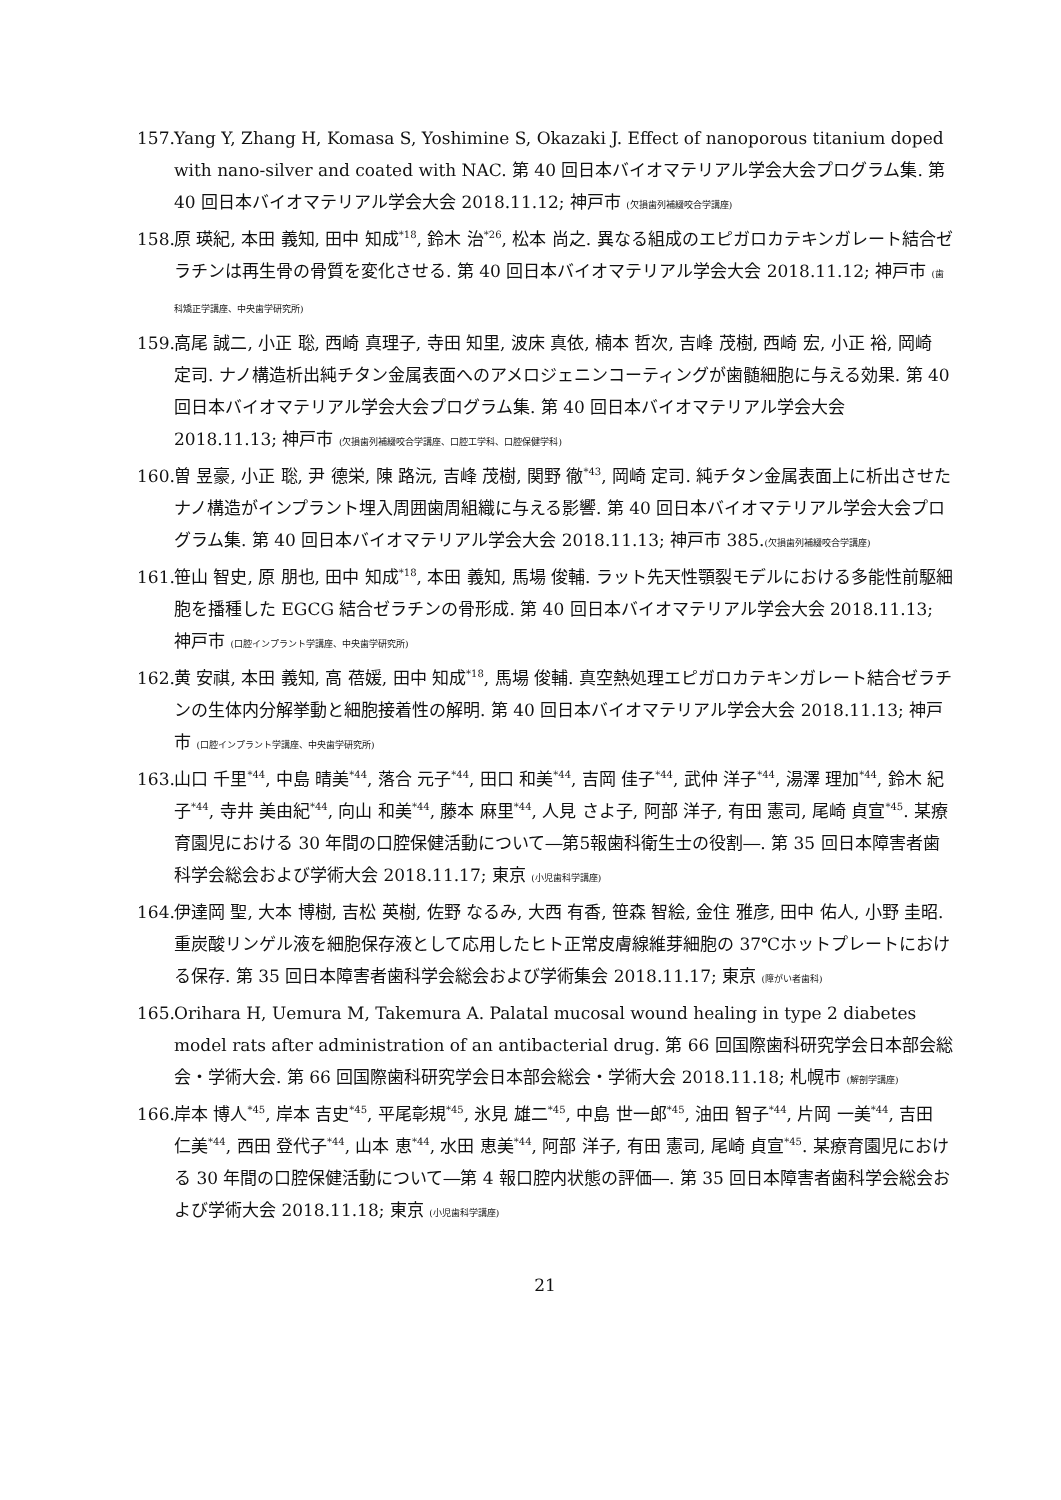157.
Yang Y, Zhang H, Komasa S, Yoshimine S, Okazaki J. Effect of nanoporous titanium doped with nano-silver and coated with NAC. 第 40 回日本バイオマテリアル学会大会プログラム集. 第 40 回日本バイオマテリアル学会大会 2018.11.12; 神戸市 (欠損歯列補綴咬合学講座)
158.
原 瑛紀, 本田 義知, 田中 知成<sup>*18</sup>, 鈴木 治<sup>*26</sup>, 松本 尚之. 異なる組成のエピガロカテキンガレート結合ゼラチンは再生骨の骨質を変化させる. 第 40 回日本バイオマテリアル学会大会 2018.11.12; 神戸市 (歯科矯正学講座、中央歯学研究所)
159.
高尾 誠二, 小正 聡, 西崎 真理子, 寺田 知里, 波床 真依, 楠本 哲次, 吉峰 茂樹, 西崎 宏, 小正 裕, 岡崎 定司. ナノ構造析出純チタン金属表面へのアメロジェニンコーティングが歯髄細胞に与える効果. 第 40 回日本バイオマテリアル学会大会プログラム集. 第 40 回日本バイオマテリアル学会大会 2018.11.13; 神戸市 (欠損歯列補綴咬合学講座、口腔工学科、口腔保健学科)
160.
曽 昱豪, 小正 聡, 尹 德栄, 陳 路沅, 吉峰 茂樹, 関野 徹<sup>*43</sup>, 岡崎 定司. 純チタン金属表面上に析出させたナノ構造がインプラント埋入周囲歯周組織に与える影響. 第 40 回日本バイオマテリアル学会大会プログラム集. 第 40 回日本バイオマテリアル学会大会 2018.11.13; 神戸市 385.(欠損歯列補綴咬合学講座)
161.
笹山 智史, 原 朋也, 田中 知成<sup>*18</sup>, 本田 義知, 馬場 俊輔. ラット先天性顎裂モデルにおける多能性前駆細胞を播種した EGCG 結合ゼラチンの骨形成. 第 40 回日本バイオマテリアル学会大会 2018.11.13; 神戸市 (口腔インプラント学講座、中央歯学研究所)
162.
黄 安祺, 本田 義知, 高 蓓媛, 田中 知成<sup>*18</sup>, 馬場 俊輔. 真空熱処理エピガロカテキンガレート結合ゼラチンの生体内分解挙動と細胞接着性の解明. 第 40 回日本バイオマテリアル学会大会 2018.11.13; 神戸市 (口腔インプラント学講座、中央歯学研究所)
163.
山口 千里<sup>*44</sup>, 中島 晴美<sup>*44</sup>, 落合 元子<sup>*44</sup>, 田口 和美<sup>*44</sup>, 吉岡 佳子<sup>*44</sup>, 武仲 洋子<sup>*44</sup>, 湯澤 理加<sup>*44</sup>, 鈴木 紀子<sup>*44</sup>, 寺井 美由紀<sup>*44</sup>, 向山 和美<sup>*44</sup>, 藤本 麻里<sup>*44</sup>, 人見 さよ子, 阿部 洋子, 有田 憲司, 尾崎 貞宣<sup>*45</sup>. 某療育園児における 30 年間の口腔保健活動について―第5報歯科衛生士の役割―. 第 35 回日本障害者歯科学会総会および学術大会 2018.11.17; 東京 (小児歯科学講座)
164.
伊達岡 聖, 大本 博樹, 吉松 英樹, 佐野 なるみ, 大西 有香, 笹森 智絵, 金住 雅彦, 田中 佑人, 小野 圭昭. 重炭酸リンゲル液を細胞保存液として応用したヒト正常皮膚線維芽細胞の 37℃ホットプレートにおける保存. 第 35 回日本障害者歯科学会総会および学術集会 2018.11.17; 東京 (障がい者歯科)
165.
Orihara H, Uemura M, Takemura A. Palatal mucosal wound healing in type 2 diabetes model rats after administration of an antibacterial drug. 第 66 回国際歯科研究学会日本部会総会・学術大会. 第 66 回国際歯科研究学会日本部会総会・学術大会 2018.11.18; 札幌市 (解剖学講座)
166.
岸本 博人<sup>*45</sup>, 岸本 吉史<sup>*45</sup>, 平尾彰規<sup>*45</sup>, 氷見 雄二<sup>*45</sup>, 中島 世一郎<sup>*45</sup>, 油田 智子<sup>*44</sup>, 片岡 一美<sup>*44</sup>, 吉田 仁美<sup>*44</sup>, 西田 登代子<sup>*44</sup>, 山本 恵<sup>*44</sup>, 水田 恵美<sup>*44</sup>, 阿部 洋子, 有田 憲司, 尾崎 貞宣<sup>*45</sup>. 某療育園児における 30 年間の口腔保健活動について―第 4 報口腔内状態の評価―. 第 35 回日本障害者歯科学会総会および学術大会 2018.11.18; 東京 (小児歯科学講座)
21